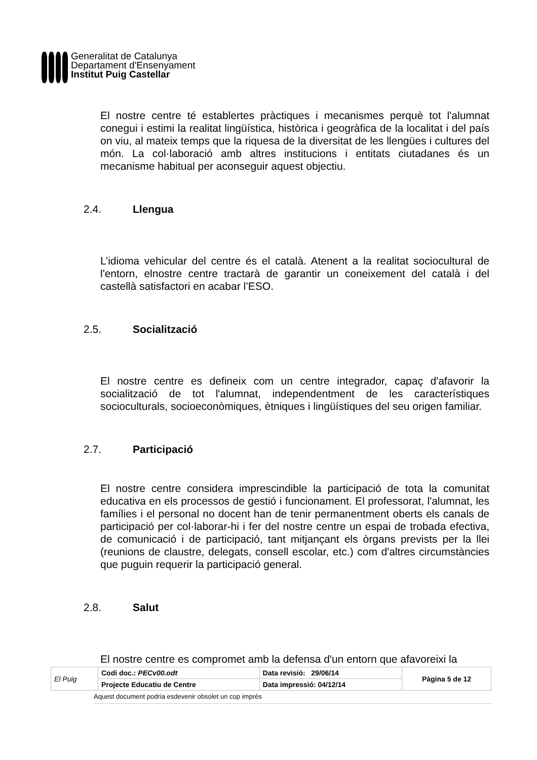Generalitat de Catalunya
Departament d'Ensenyament
Institut Puig Castellar
El nostre centre té establertes pràctiques i mecanismes perquè tot l'alumnat conegui i estimi la realitat lingüística, històrica i geogràfica de la localitat i del país on viu, al mateix temps que la riquesa de la diversitat de les llengües i cultures del món. La col·laboració amb altres institucions i entitats ciutadanes és un mecanisme habitual per aconseguir aquest objectiu.
2.4. Llengua
L’idioma vehicular del centre és el català. Atenent a la realitat sociocultural de l'entorn, elnostre centre tractarà de garantir un coneixement del català i del castellà satisfactori en acabar l’ESO.
2.5. Socialització
El nostre centre es defineix com un centre integrador, capaç d'afavorir la socialització de tot l'alumnat, independentment de les característiques socioculturals, socioeconòmiques, ètniques i lingüístiques del seu origen familiar.
2.7. Participació
El nostre centre considera imprescindible la participació de tota la comunitat educativa en els processos de gestió i funcionament. El professorat, l'alumnat, les famílies i el personal no docent han de tenir permanentment oberts els canals de participació per col·laborar-hi i fer del nostre centre un espai de trobada efectiva, de comunicació i de participació, tant mitjançant els òrgans prevists per la llei (reunions de claustre, delegats, consell escolar, etc.) com d'altres circumstàncies que puguin requerir la participació general.
2.8. Salut
El nostre centre es compromet amb la defensa d'un entorn que afavoreixi la
| El Puig | Codi doc.: PECv00.odt | Data revisió: 29/06/14 | Pàgina 5 de 12 |
| | Projecte Educatiu de Centre | Data impressió: 04/12/14 | |
Aquest document podria esdevenir obsolet un cop imprès